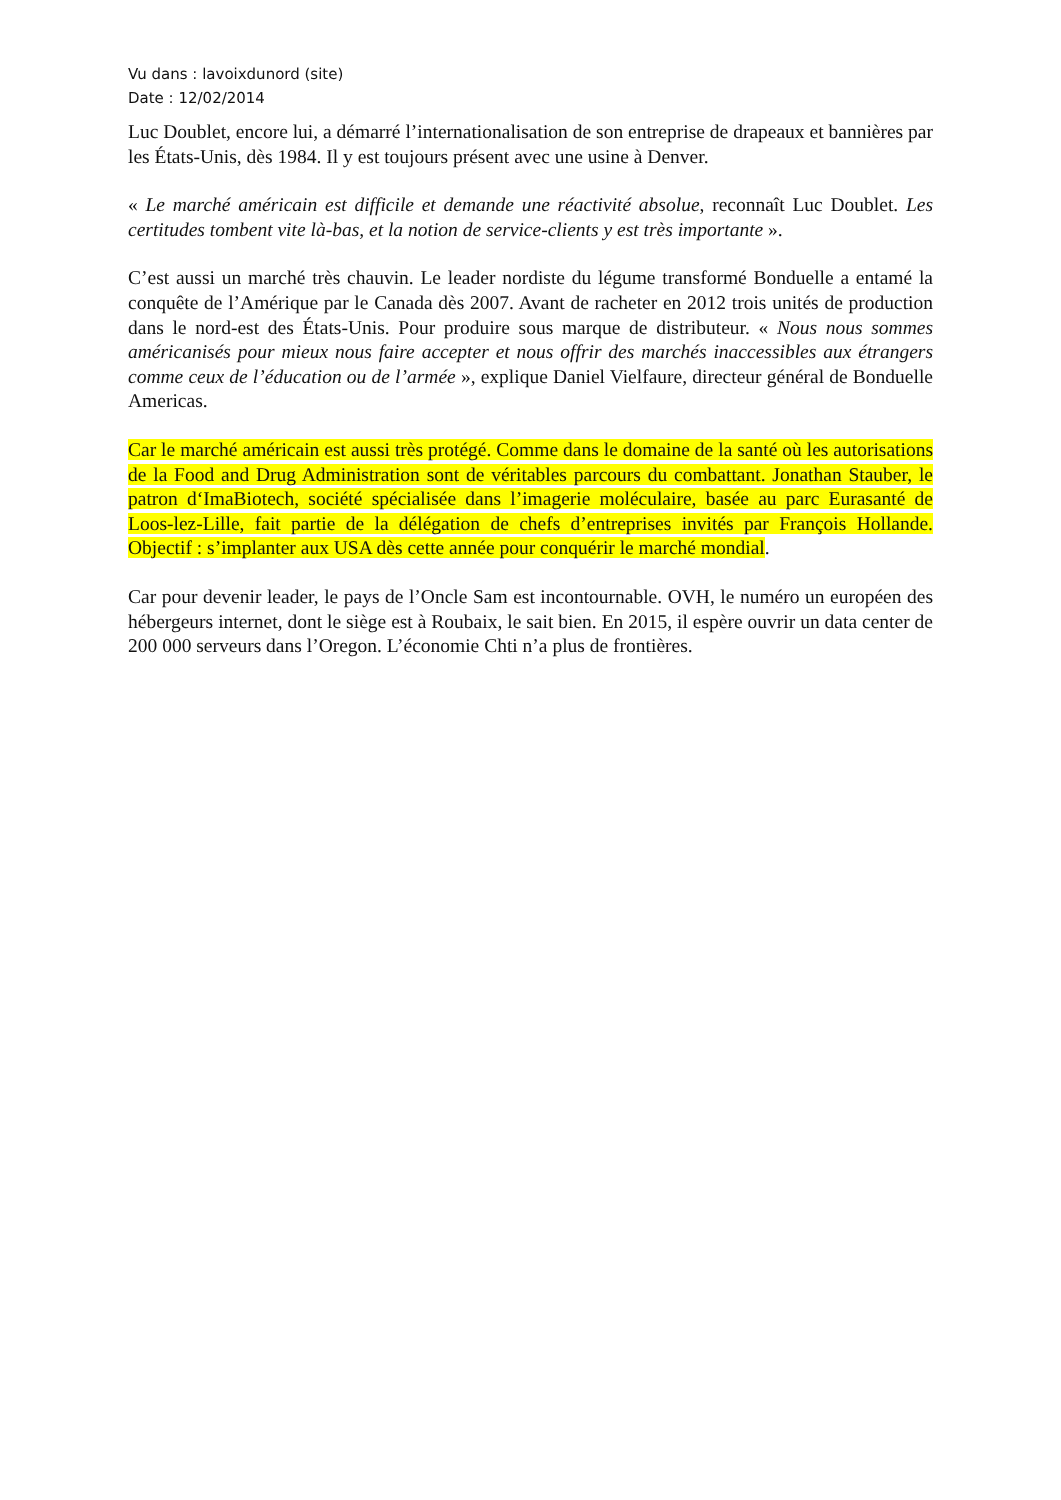Vu dans : lavoixdunord (site)
Date : 12/02/2014
Luc Doublet, encore lui, a démarré l’internationalisation de son entreprise de drapeaux et bannières par les États-Unis, dès 1984. Il y est toujours présent avec une usine à Denver.
« Le marché américain est difficile et demande une réactivité absolue, reconnaît Luc Doublet. Les certitudes tombent vite là-bas, et la notion de service-clients y est très importante ».
C’est aussi un marché très chauvin. Le leader nordiste du légume transformé Bonduelle a entamé la conquête de l’Amérique par le Canada dès 2007. Avant de racheter en 2012 trois unités de production dans le nord-est des États-Unis. Pour produire sous marque de distributeur. « Nous nous sommes américanisés pour mieux nous faire accepter et nous offrir des marchés inaccessibles aux étrangers comme ceux de l’éducation ou de l’armée », explique Daniel Vielfaure, directeur général de Bonduelle Americas.
Car le marché américain est aussi très protégé. Comme dans le domaine de la santé où les autorisations de la Food and Drug Administration sont de véritables parcours du combattant. Jonathan Stauber, le patron d‘ImaBiotech, société spécialisée dans l’imagerie moléculaire, basée au parc Eurasanté de Loos-lez-Lille, fait partie de la délégation de chefs d’entreprises invités par François Hollande. Objectif : s’implanter aux USA dès cette année pour conquérir le marché mondial.
Car pour devenir leader, le pays de l’Oncle Sam est incontournable. OVH, le numéro un européen des hébergeurs internet, dont le siège est à Roubaix, le sait bien. En 2015, il espère ouvrir un data center de 200 000 serveurs dans l’Oregon. L’économie Chti n’a plus de frontières.